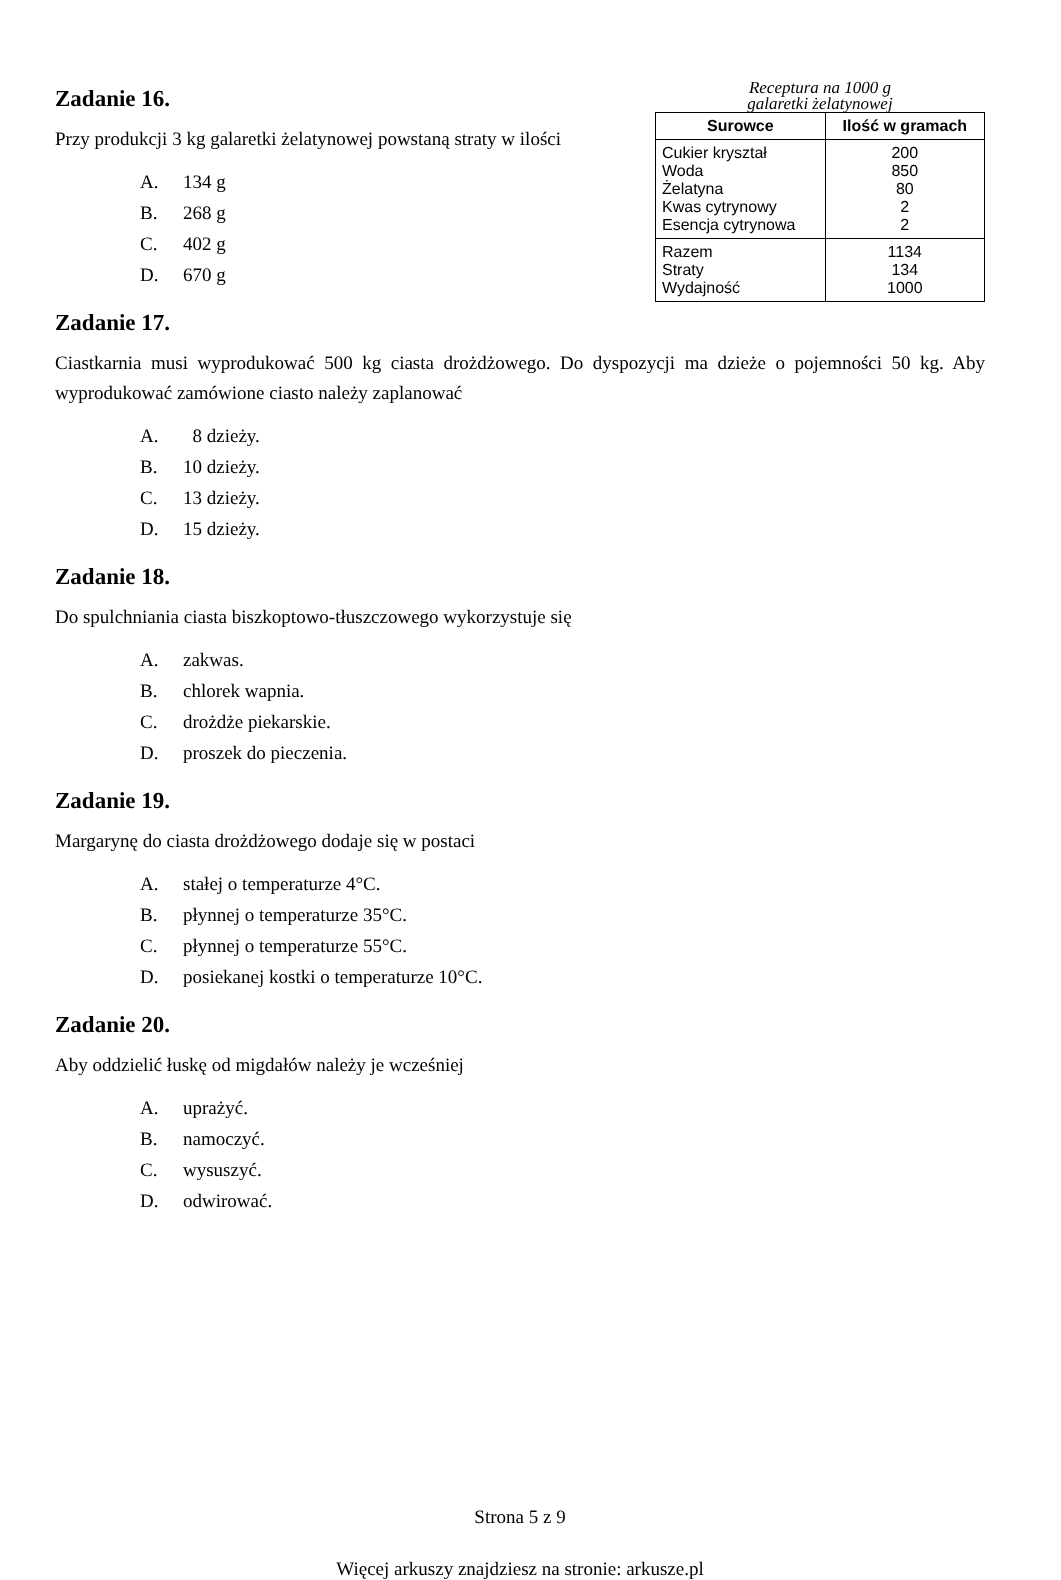Zadanie 16.
Przy produkcji 3 kg galaretki żelatynowej powstaną straty w ilości
A. 134 g
B. 268 g
C. 402 g
D. 670 g
Receptura na 1000 g
galaretki żelatynowej
| Surowce | Ilość w gramach |
| --- | --- |
| Cukier kryształ Woda Żelatyna Kwas cytrynowy Esencja cytrynowa | 200 850 80 2 2 |
| Razem Straty Wydajność | 1134 134 1000 |
Zadanie 17.
Ciastkarnia musi wyprodukować 500 kg ciasta drożdżowego. Do dyspozycji ma dzieże o pojemności 50 kg. Aby wyprodukować zamówione ciasto należy zaplanować
A. 8 dzieży.
B. 10 dzieży.
C. 13 dzieży.
D. 15 dzieży.
Zadanie 18.
Do spulchniania ciasta biszkoptowo-tłuszczowego wykorzystuje się
A. zakwas.
B. chlorek wapnia.
C. drożdże piekarskie.
D. proszek do pieczenia.
Zadanie 19.
Margarynę do ciasta drożdżowego dodaje się w postaci
A. stałej o temperaturze 4°C.
B. płynnej o temperaturze 35°C.
C. płynnej o temperaturze 55°C.
D. posiekanej kostki o temperaturze 10°C.
Zadanie 20.
Aby oddzielić łuskę od migdałów należy je wcześniej
A. uprażyć.
B. namoczyć.
C. wysuszyć.
D. odwirować.
Strona 5 z 9
Więcej arkuszy znajdziesz na stronie: arkusze.pl